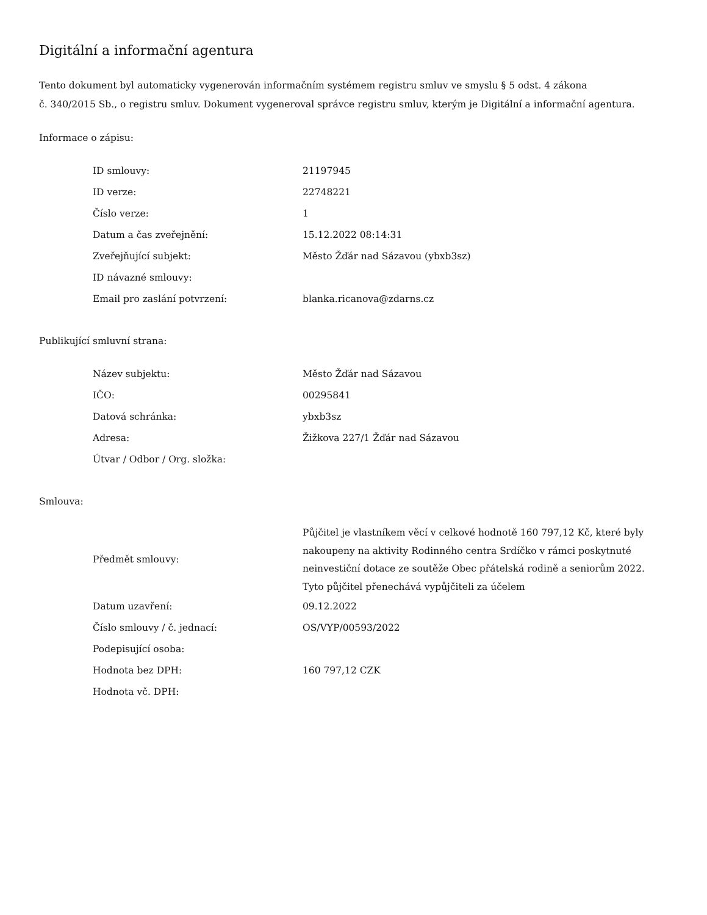Digitální a informační agentura
Tento dokument byl automaticky vygenerován informačním systémem registru smluv ve smyslu § 5 odst. 4 zákona
č. 340/2015 Sb., o registru smluv. Dokument vygeneroval správce registru smluv, kterým je Digitální a informační agentura.
Informace o zápisu:
| ID smlouvy: | 21197945 |
| ID verze: | 22748221 |
| Číslo verze: | 1 |
| Datum a čas zveřejnění: | 15.12.2022 08:14:31 |
| Zveřejňující subjekt: | Město Žďár nad Sázavou (ybxb3sz) |
| ID návazné smlouvy: | |
| Email pro zaslání potvrzení: | blanka.ricanova@zdarns.cz |
Publikující smluvní strana:
| Název subjektu: | Město Žďár nad Sázavou |
| IČO: | 00295841 |
| Datová schránka: | ybxb3sz |
| Adresa: | Žižkova 227/1 Žďár nad Sázavou |
| Útvar / Odbor / Org. složka: | |
Smlouva:
| Předmět smlouvy: | Půjčitel je vlastníkem věcí v celkové hodnotě 160 797,12 Kč, které byly nakoupeny na aktivity Rodinného centra Srdíčko v rámci poskytnuté neinvestiční dotace ze soutěže Obec přátelská rodině a seniorům 2022. Tyto půjčitel přenechává vypůjčiteli za účelem |
| Datum uzavření: | 09.12.2022 |
| Číslo smlouvy / č. jednací: | OS/VYP/00593/2022 |
| Podepisující osoba: | |
| Hodnota bez DPH: | 160 797,12 CZK |
| Hodnota vč. DPH: | |